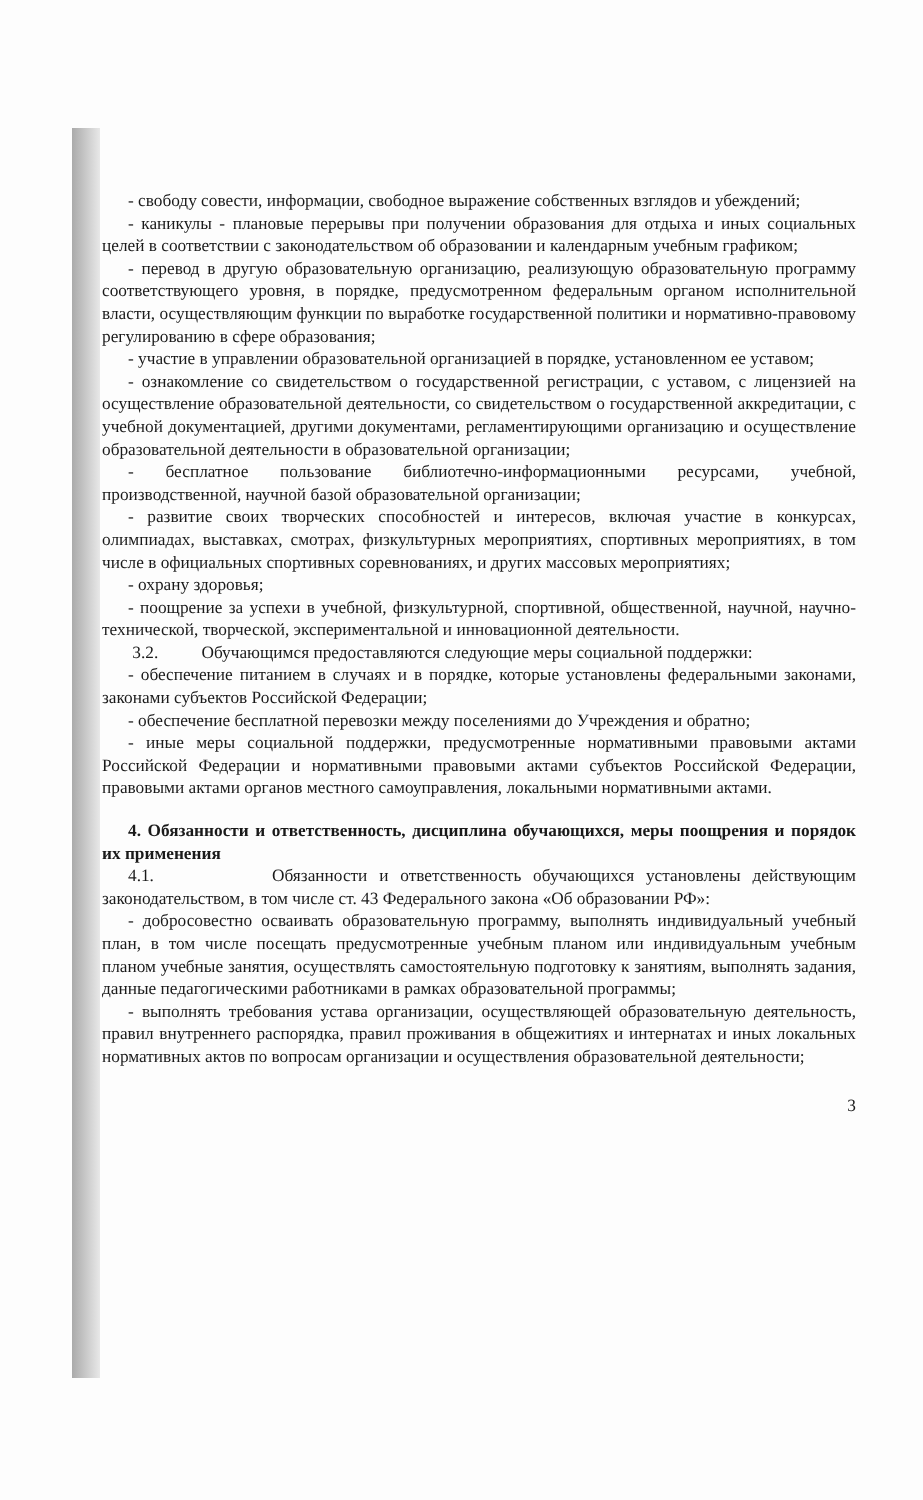- свободу совести, информации, свободное выражение собственных взглядов и убеждений;
- каникулы - плановые перерывы при получении образования для отдыха и иных социальных целей в соответствии с законодательством об образовании и календарным учебным графиком;
- перевод в другую образовательную организацию, реализующую образовательную программу соответствующего уровня, в порядке, предусмотренном федеральным органом исполнительной власти, осуществляющим функции по выработке государственной политики и нормативно-правовому регулированию в сфере образования;
- участие в управлении образовательной организацией в порядке, установленном ее уставом;
- ознакомление со свидетельством о государственной регистрации, с уставом, с лицензией на осуществление образовательной деятельности, со свидетельством о государственной аккредитации, с учебной документацией, другими документами, регламентирующими организацию и осуществление образовательной деятельности в образовательной организации;
- бесплатное пользование библиотечно-информационными ресурсами, учебной, производственной, научной базой образовательной организации;
- развитие своих творческих способностей и интересов, включая участие в конкурсах, олимпиадах, выставках, смотрах, физкультурных мероприятиях, спортивных мероприятиях, в том числе в официальных спортивных соревнованиях, и других массовых мероприятиях;
- охрану здоровья;
- поощрение за успехи в учебной, физкультурной, спортивной, общественной, научной, научно-технической, творческой, экспериментальной и инновационной деятельности.
3.2. Обучающимся предоставляются следующие меры социальной поддержки:
- обеспечение питанием в случаях и в порядке, которые установлены федеральными законами, законами субъектов Российской Федерации;
- обеспечение бесплатной перевозки между поселениями до Учреждения и обратно;
- иные меры социальной поддержки, предусмотренные нормативными правовыми актами Российской Федерации и нормативными правовыми актами субъектов Российской Федерации, правовыми актами органов местного самоуправления, локальными нормативными актами.
4. Обязанности и ответственность, дисциплина обучающихся, меры поощрения и порядок их применения
4.1. Обязанности и ответственность обучающихся установлены действующим законодательством, в том числе ст. 43 Федерального закона «Об образовании РФ»:
- добросовестно осваивать образовательную программу, выполнять индивидуальный учебный план, в том числе посещать предусмотренные учебным планом или индивидуальным учебным планом учебные занятия, осуществлять самостоятельную подготовку к занятиям, выполнять задания, данные педагогическими работниками в рамках образовательной программы;
- выполнять требования устава организации, осуществляющей образовательную деятельность, правил внутреннего распорядка, правил проживания в общежитиях и интернатах и иных локальных нормативных актов по вопросам организации и осуществления образовательной деятельности;
3